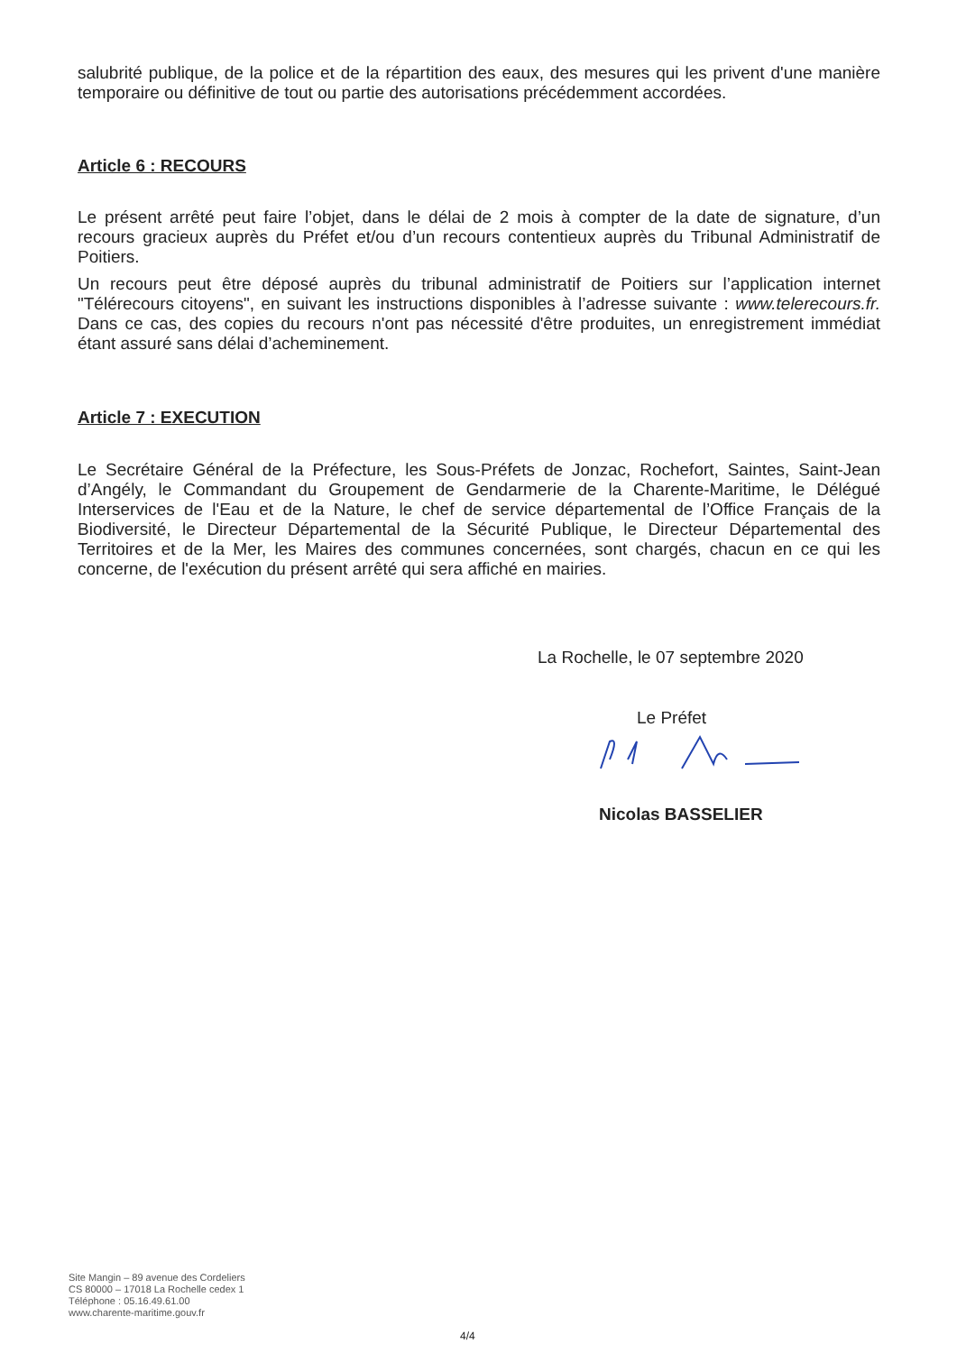salubrité publique, de la police et de la répartition des eaux, des mesures qui les privent d'une manière temporaire ou définitive de tout ou partie des autorisations précédemment accordées.
Article 6 : RECOURS
Le présent arrêté peut faire l’objet, dans le délai de 2 mois à compter de la date de signature, d’un recours gracieux auprès du Préfet et/ou d’un recours contentieux auprès du Tribunal Administratif de Poitiers.
Un recours peut être déposé auprès du tribunal administratif de Poitiers sur l’application internet "Télérecours citoyens", en suivant les instructions disponibles à l’adresse suivante : www.telerecours.fr. Dans ce cas, des copies du recours n'ont pas nécessité d'être produites, un enregistrement immédiat étant assuré sans délai d’acheminement.
Article 7 : EXECUTION
Le Secrétaire Général de la Préfecture, les Sous-Préfets de Jonzac, Rochefort, Saintes, Saint-Jean d’Angély, le Commandant du Groupement de Gendarmerie de la Charente-Maritime, le Délégué Interservices de l'Eau et de la Nature, le chef de service départemental de l’Office Français de la Biodiversité, le Directeur Départemental de la Sécurité Publique, le Directeur Départemental des Territoires et de la Mer, les Maires des communes concernées, sont chargés, chacun en ce qui les concerne, de l'exécution du présent arrêté qui sera affiché en mairies.
La Rochelle, le 07 septembre 2020
Le Préfet
Nicolas BASSELIER
Site Mangin – 89 avenue des Cordeliers
CS 80000 – 17018 La Rochelle cedex 1
Téléphone : 05.16.49.61.00
www.charente-maritime.gouv.fr
4/4